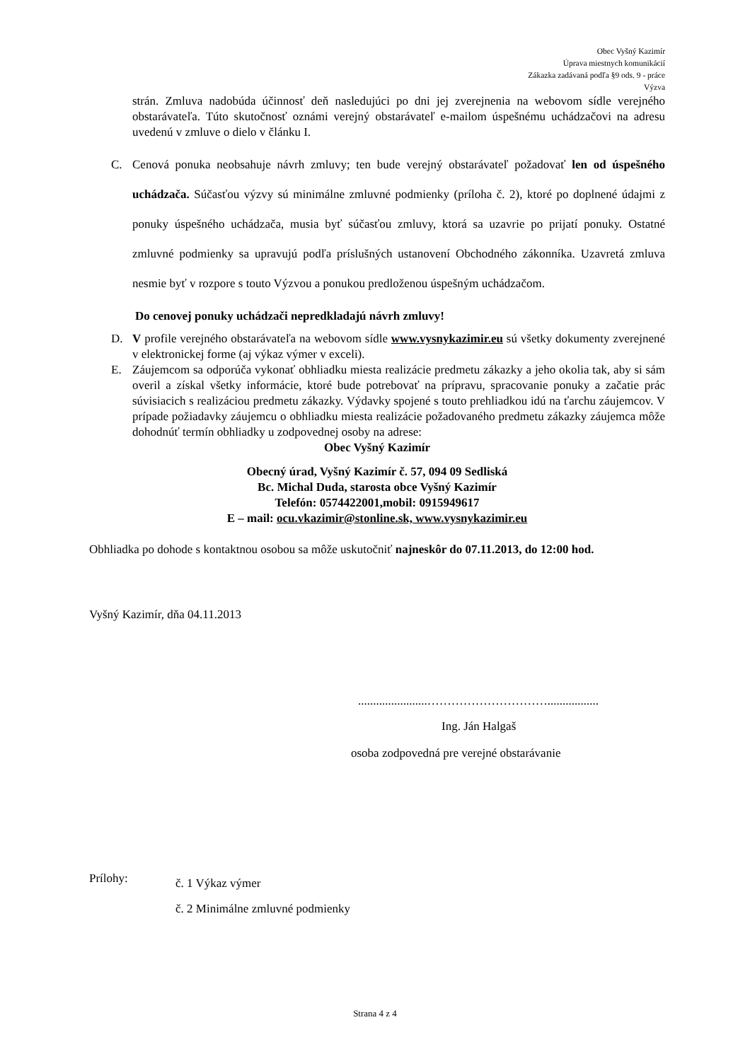Obec Vyšný Kazimír
Úprava miestnych komunikácií
Zákazka zadávaná podľa §9 ods. 9 - práce
Výzva
strán. Zmluva nadobúda účinnosť deň nasledujúci po dni jej zverejnenia na webovom sídle verejného obstarávateľa. Túto skutočnosť oznámi verejný obstarávateľ e-mailom úspešnému uchádzačovi na adresu uvedenú v zmluve o dielo v článku I.
C. Cenová ponuka neobsahuje návrh zmluvy; ten bude verejný obstarávateľ požadovať len od úspešného uchádzača. Súčasťou výzvy sú minimálne zmluvné podmienky (príloha č. 2), ktoré po doplnené údajmi z ponuky úspešného uchádzača, musia byť súčasťou zmluvy, ktorá sa uzavrie po prijatí ponuky. Ostatné zmluvné podmienky sa upravujú podľa príslušných ustanovení Obchodného zákonníka. Uzavretá zmluva nesmie byť v rozpore s touto Výzvou a ponukou predloženou úspešným uchádzačom.
Do cenovej ponuky uchádzači nepredkladajú návrh zmluvy!
D. V profile verejného obstarávateľa na webovom sídle www.vysnykazimir.eu sú všetky dokumenty zverejnené v elektronickej forme (aj výkaz výmer v exceli).
E. Záujemcom sa odporúča vykonať obhliadku miesta realizácie predmetu zákazky a jeho okolia tak, aby si sám overil a získal všetky informácie, ktoré bude potrebovať na prípravu, spracovanie ponuky a začatie prác súvisiacich s realizáciou predmetu zákazky. Výdavky spojené s touto prehliadkou idú na ťarchu záujemcov. V prípade požiadavky záujemcu o obhliadku miesta realizácie požadovaného predmetu zákazky záujemca môže dohodnúť termín obhliadky u zodpovednej osoby na adrese:
Obec Vyšný Kazimír
Obecný úrad, Vyšný Kazimír č. 57, 094 09 Sedliská
Bc. Michal Duda, starosta obce Vyšný Kazimír
Telefón: 0574422001,mobil: 0915949617
E – mail: ocu.vkazimir@stonline.sk, www.vysnykazimir.eu
Obhliadka po dohode s kontaktnou osobou sa môže uskutočniť najneskôr do 07.11.2013, do 12:00 hod.
Vyšný Kazimír, dňa 04.11.2013
.......................………………………….................
Ing. Ján Halgaš
osoba zodpovedná pre verejné obstarávanie
Prílohy: č. 1 Výkaz výmer
č. 2 Minimálne zmluvné podmienky
Strana 4 z 4